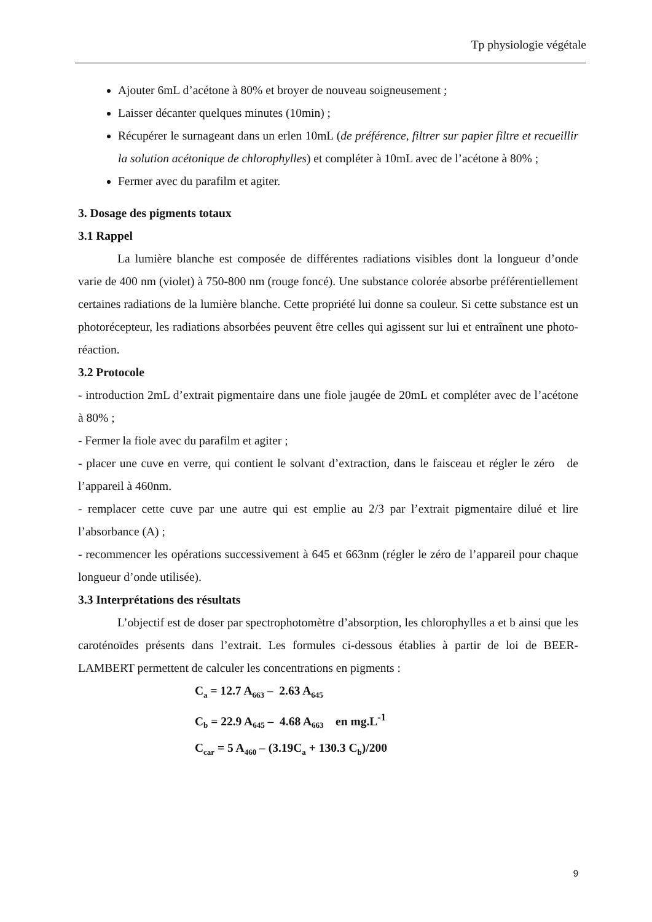Tp physiologie végétale
Ajouter 6mL d’acétone à 80% et broyer de nouveau soigneusement ;
Laisser décanter quelques minutes (10min) ;
Récupérer le surnageant dans un erlen 10mL (de préférence, filtrer sur papier filtre et recueillir la solution acétonique de chlorophylles) et compléter à 10mL avec de l’acétone à 80% ;
Fermer avec du parafilm et agiter.
3. Dosage des pigments totaux
3.1 Rappel
La lumière blanche est composée de différentes radiations visibles dont la longueur d’onde varie de 400 nm (violet) à 750-800 nm (rouge foncé). Une substance colorée absorbe préférentiellement certaines radiations de la lumière blanche. Cette propriété lui donne sa couleur. Si cette substance est un photorécepteur, les radiations absorbées peuvent être celles qui agissent sur lui et entraînent une photo-réaction.
3.2 Protocole
- introduction 2mL d’extrait pigmentaire dans une fiole jaugée de 20mL et compléter avec de l’acétone à 80% ;
- Fermer la fiole avec du parafilm et agiter ;
- placer une cuve en verre, qui contient le solvant d’extraction, dans le faisceau et régler le zéro de l’appareil à 460nm.
- remplacer cette cuve par une autre qui est emplie au 2/3 par l’extrait pigmentaire dilué et lire l’absorbance (A) ;
- recommencer les opérations successivement à 645 et 663nm (régler le zéro de l’appareil pour chaque longueur d’onde utilisée).
3.3 Interprétations des résultats
L’objectif est de doser par spectrophotomètre d’absorption, les chlorophylles a et b ainsi que les caroténoïdes présents dans l’extrait. Les formules ci-dessous établies à partir de loi de BEER-LAMBERT permettent de calculer les concentrations en pigments :
C<sub>a</sub> = 12.7 A<sub>663</sub> – 2.63 A<sub>645</sub>
C<sub>b</sub> = 22.9 A<sub>645</sub> – 4.68 A<sub>663</sub> en mg.L<sup>-1</sup>
C<sub>car</sub> = 5 A<sub>460</sub> – (3.19C<sub>a</sub> + 130.3 C<sub>b</sub>)/200
9